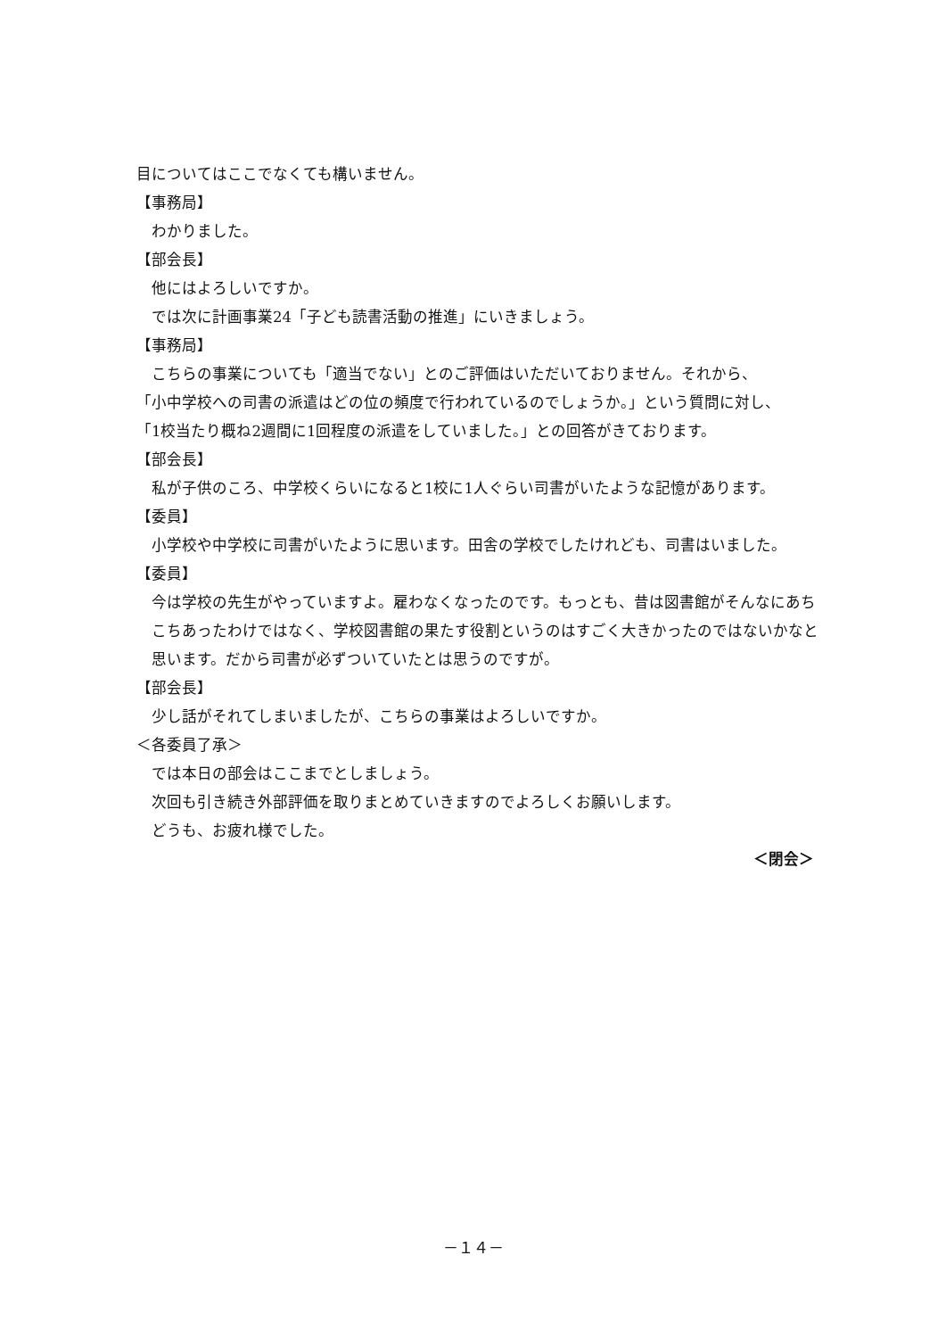目についてはここでなくても構いません。
【事務局】
わかりました。
【部会長】
他にはよろしいですか。
では次に計画事業24「子ども読書活動の推進」にいきましょう。
【事務局】
こちらの事業についても「適当でない」とのご評価はいただいておりません。それから、
「小中学校への司書の派遣はどの位の頻度で行われているのでしょうか。」という質問に対し、
「1校当たり概ね2週間に1回程度の派遣をしていました。」との回答がきております。
【部会長】
私が子供のころ、中学校くらいになると1校に1人ぐらい司書がいたような記憶があります。
【委員】
小学校や中学校に司書がいたように思います。田舎の学校でしたけれども、司書はいました。
【委員】
今は学校の先生がやっていますよ。雇わなくなったのです。もっとも、昔は図書館がそんなにあちこちあったわけではなく、学校図書館の果たす役割というのはすごく大きかったのではないかなと思います。だから司書が必ずついていたとは思うのですが。
【部会長】
少し話がそれてしまいましたが、こちらの事業はよろしいですか。
＜各委員了承＞
では本日の部会はここまでとしましょう。
次回も引き続き外部評価を取りまとめていきますのでよろしくお願いします。
どうも、お疲れ様でした。
＜閉会＞
－１４－